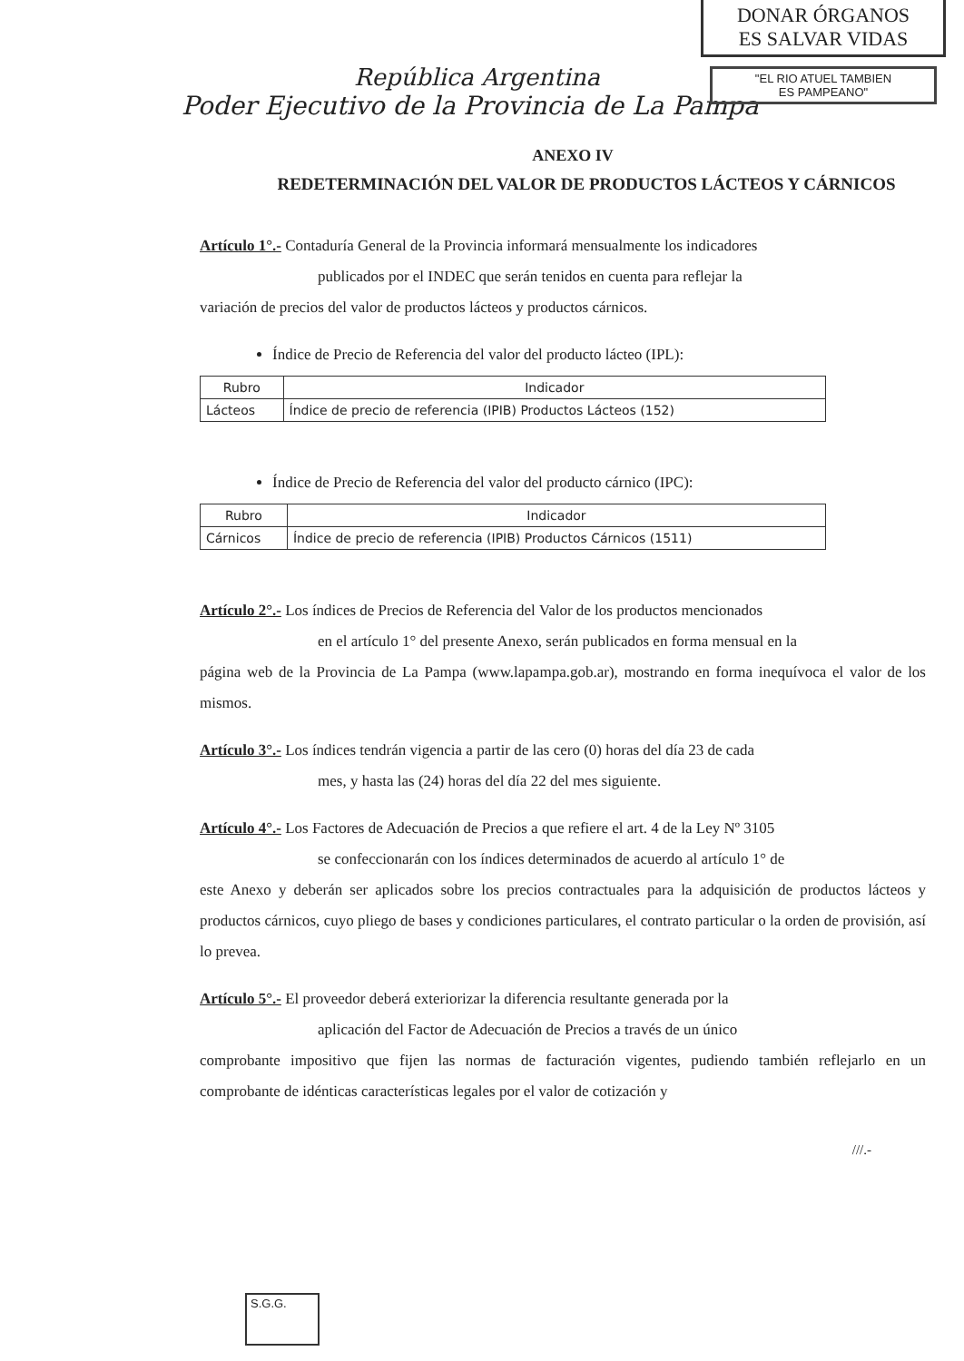DONAR ÓRGANOS
ES SALVAR VIDAS
"EL RIO ATUEL TAMBIEN
ES PAMPEANO"
República Argentina
Poder Ejecutivo de la Provincia de La Pampa
ANEXO IV
REDETERMINACIÓN DEL VALOR DE PRODUCTOS LÁCTEOS Y CÁRNICOS
Artículo 1°.- Contaduría General de la Provincia informará mensualmente los indicadores
publicados por el INDEC que serán tenidos en cuenta para reflejar la
variación de precios del valor de productos lácteos y productos cárnicos.
Índice de Precio de Referencia del valor del producto lácteo (IPL):
| Rubro | Indicador |
| --- | --- |
| Lácteos | Índice de precio de referencia (IPIB) Productos Lácteos (152) |
Índice de Precio de Referencia del valor del producto cárnico (IPC):
| Rubro | Indicador |
| --- | --- |
| Cárnicos | Índice de precio de referencia (IPIB) Productos Cárnicos (1511) |
Artículo 2°.- Los índices de Precios de Referencia del Valor de los productos mencionados
en el artículo 1° del presente Anexo, serán publicados en forma mensual en la
página web de la Provincia de La Pampa (www.lapampa.gob.ar), mostrando en forma inequívoca el valor de los mismos.
Artículo 3°.- Los índices tendrán vigencia a partir de las cero (0) horas del día 23 de cada
mes, y hasta las (24) horas del día 22 del mes siguiente.
Artículo 4°.- Los Factores de Adecuación de Precios a que refiere el art. 4 de la Ley Nº 3105
se confeccionarán con los índices determinados de acuerdo al artículo 1° de
este Anexo y deberán ser aplicados sobre los precios contractuales para la adquisición de productos lácteos y productos cárnicos, cuyo pliego de bases y condiciones particulares, el contrato particular o la orden de provisión, así lo prevea.
Artículo 5°.- El proveedor deberá exteriorizar la diferencia resultante generada por la
aplicación del Factor de Adecuación de Precios a través de un único
comprobante impositivo que fijen las normas de facturación vigentes, pudiendo también reflejarlo en un comprobante de idénticas características legales por el valor de cotización y
///.-
S.G.G.